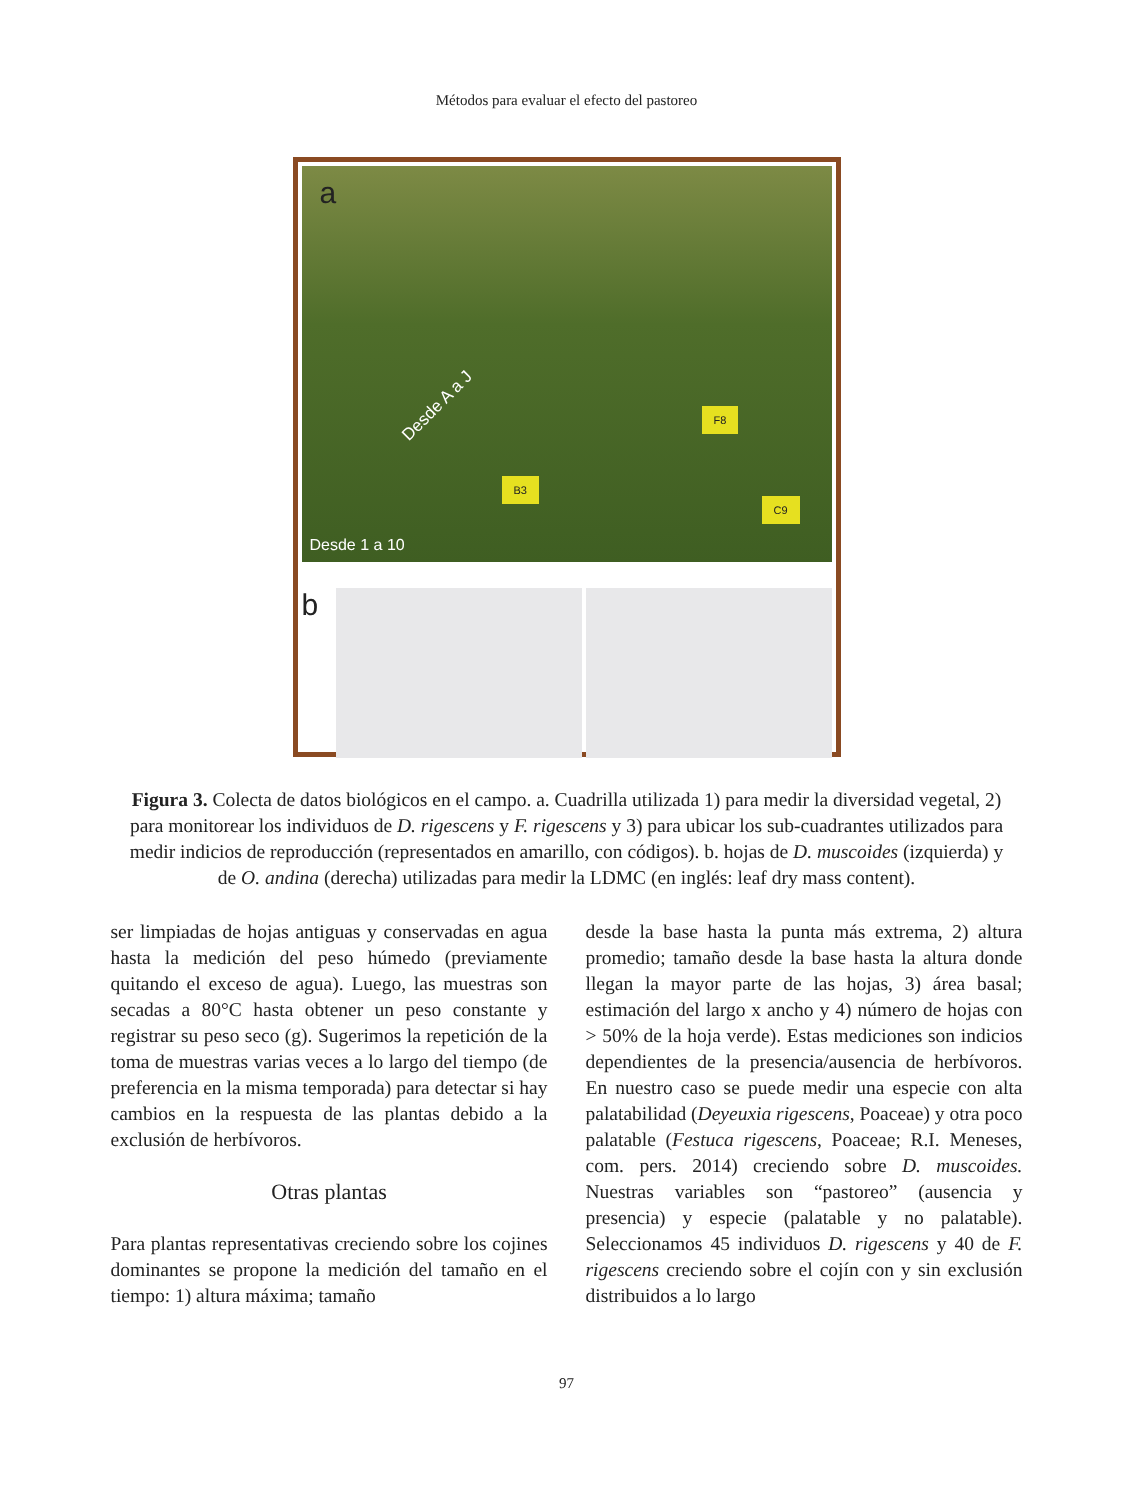Métodos para evaluar el efecto del pastoreo
a
F8
B3
C9
Desde A a J
Desde 1 a 10
b
Figura 3. Colecta de datos biológicos en el campo. a. Cuadrilla utilizada 1) para medir la diversidad vegetal, 2) para monitorear los individuos de D. rigescens y F. rigescens y 3) para ubicar los sub-cuadrantes utilizados para medir indicios de reproducción (representados en amarillo, con códigos). b. hojas de D. muscoides (izquierda) y de O. andina (derecha) utilizadas para medir la LDMC (en inglés: leaf dry mass content).
ser limpiadas de hojas antiguas y conservadas en agua hasta la medición del peso húmedo (previamente quitando el exceso de agua). Luego, las muestras son secadas a 80°C hasta obtener un peso constante y registrar su peso seco (g). Sugerimos la repetición de la toma de muestras varias veces a lo largo del tiempo (de preferencia en la misma temporada) para detectar si hay cambios en la respuesta de las plantas debido a la exclusión de herbívoros.
Otras plantas
Para plantas representativas creciendo sobre los cojines dominantes se propone la medición del tamaño en el tiempo: 1) altura máxima; tamaño
desde la base hasta la punta más extrema, 2) altura promedio; tamaño desde la base hasta la altura donde llegan la mayor parte de las hojas, 3) área basal; estimación del largo x ancho y 4) número de hojas con > 50% de la hoja verde). Estas mediciones son indicios dependientes de la presencia/ausencia de herbívoros. En nuestro caso se puede medir una especie con alta palatabilidad (Deyeuxia rigescens, Poaceae) y otra poco palatable (Festuca rigescens, Poaceae; R.I. Meneses, com. pers. 2014) creciendo sobre D. muscoides. Nuestras variables son “pastoreo” (ausencia y presencia) y especie (palatable y no palatable). Seleccionamos 45 individuos D. rigescens y 40 de F. rigescens creciendo sobre el cojín con y sin exclusión distribuidos a lo largo
97